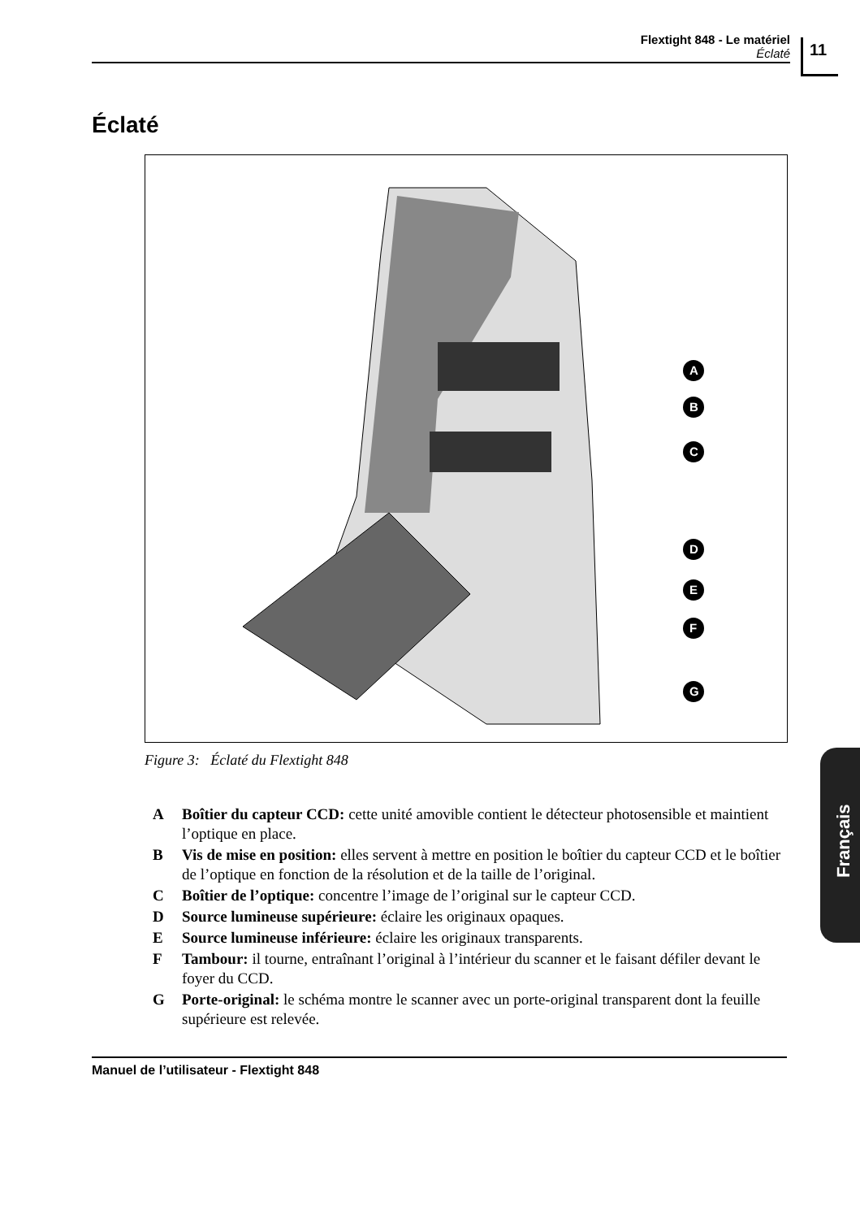Flextight 848 - Le matériel
Éclaté
11
Éclaté
A
B
C
D
E
F
G
Figure 3: Éclaté du Flextight 848
A Boîtier du capteur CCD: cette unité amovible contient le détecteur photosensible et maintient l’optique en place.
B Vis de mise en position: elles servent à mettre en position le boîtier du capteur CCD et le boîtier de l’optique en fonction de la résolution et de la taille de l’original.
C Boîtier de l’optique: concentre l’image de l’original sur le capteur CCD.
D Source lumineuse supérieure: éclaire les originaux opaques.
E Source lumineuse inférieure: éclaire les originaux transparents.
F Tambour: il tourne, entraînant l’original à l’intérieur du scanner et le faisant défiler devant le foyer du CCD.
G Porte-original: le schéma montre le scanner avec un porte-original transparent dont la feuille supérieure est relevée.
Français
Manuel de l’utilisateur - Flextight 848